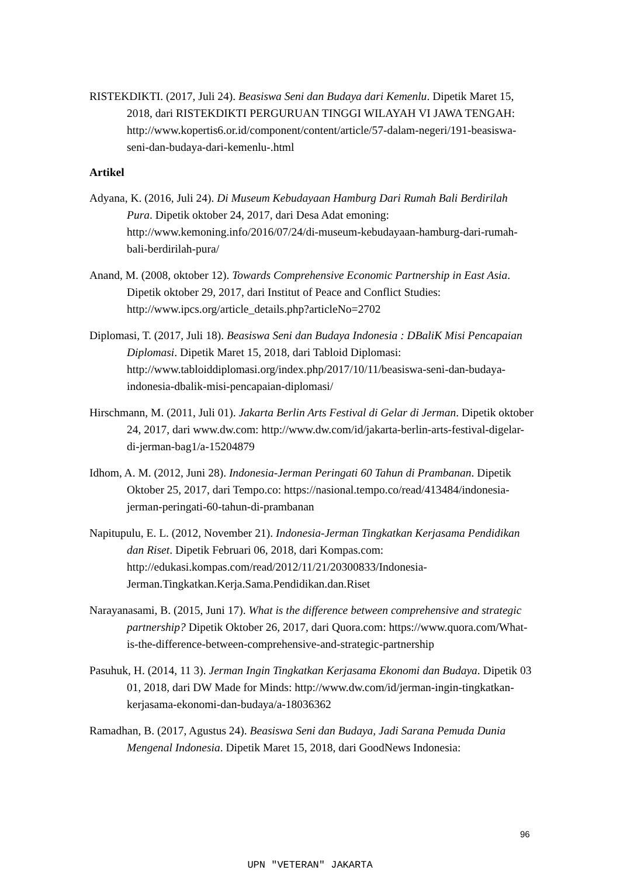RISTEKDIKTI. (2017, Juli 24). Beasiswa Seni dan Budaya dari Kemenlu. Dipetik Maret 15, 2018, dari RISTEKDIKTI PERGURUAN TINGGI WILAYAH VI JAWA TENGAH: http://www.kopertis6.or.id/component/content/article/57-dalam-negeri/191-beasiswa-seni-dan-budaya-dari-kemenlu-.html
Artikel
Adyana, K. (2016, Juli 24). Di Museum Kebudayaan Hamburg Dari Rumah Bali Berdirilah Pura. Dipetik oktober 24, 2017, dari Desa Adat emoning: http://www.kemoning.info/2016/07/24/di-museum-kebudayaan-hamburg-dari-rumah-bali-berdirilah-pura/
Anand, M. (2008, oktober 12). Towards Comprehensive Economic Partnership in East Asia. Dipetik oktober 29, 2017, dari Institut of Peace and Conflict Studies: http://www.ipcs.org/article_details.php?articleNo=2702
Diplomasi, T. (2017, Juli 18). Beasiswa Seni dan Budaya Indonesia : DBaliK Misi Pencapaian Diplomasi. Dipetik Maret 15, 2018, dari Tabloid Diplomasi: http://www.tabloiddiplomasi.org/index.php/2017/10/11/beasiswa-seni-dan-budaya-indonesia-dbalik-misi-pencapaian-diplomasi/
Hirschmann, M. (2011, Juli 01). Jakarta Berlin Arts Festival di Gelar di Jerman. Dipetik oktober 24, 2017, dari www.dw.com: http://www.dw.com/id/jakarta-berlin-arts-festival-digelar-di-jerman-bag1/a-15204879
Idhom, A. M. (2012, Juni 28). Indonesia-Jerman Peringati 60 Tahun di Prambanan. Dipetik Oktober 25, 2017, dari Tempo.co: https://nasional.tempo.co/read/413484/indonesia-jerman-peringati-60-tahun-di-prambanan
Napitupulu, E. L. (2012, November 21). Indonesia-Jerman Tingkatkan Kerjasama Pendidikan dan Riset. Dipetik Februari 06, 2018, dari Kompas.com: http://edukasi.kompas.com/read/2012/11/21/20300833/Indonesia-Jerman.Tingkatkan.Kerja.Sama.Pendidikan.dan.Riset
Narayanasami, B. (2015, Juni 17). What is the difference between comprehensive and strategic partnership? Dipetik Oktober 26, 2017, dari Quora.com: https://www.quora.com/What-is-the-difference-between-comprehensive-and-strategic-partnership
Pasuhuk, H. (2014, 11 3). Jerman Ingin Tingkatkan Kerjasama Ekonomi dan Budaya. Dipetik 03 01, 2018, dari DW Made for Minds: http://www.dw.com/id/jerman-ingin-tingkatkan-kerjasama-ekonomi-dan-budaya/a-18036362
Ramadhan, B. (2017, Agustus 24). Beasiswa Seni dan Budaya, Jadi Sarana Pemuda Dunia Mengenal Indonesia. Dipetik Maret 15, 2018, dari GoodNews Indonesia:
96
UPN "VETERAN" JAKARTA